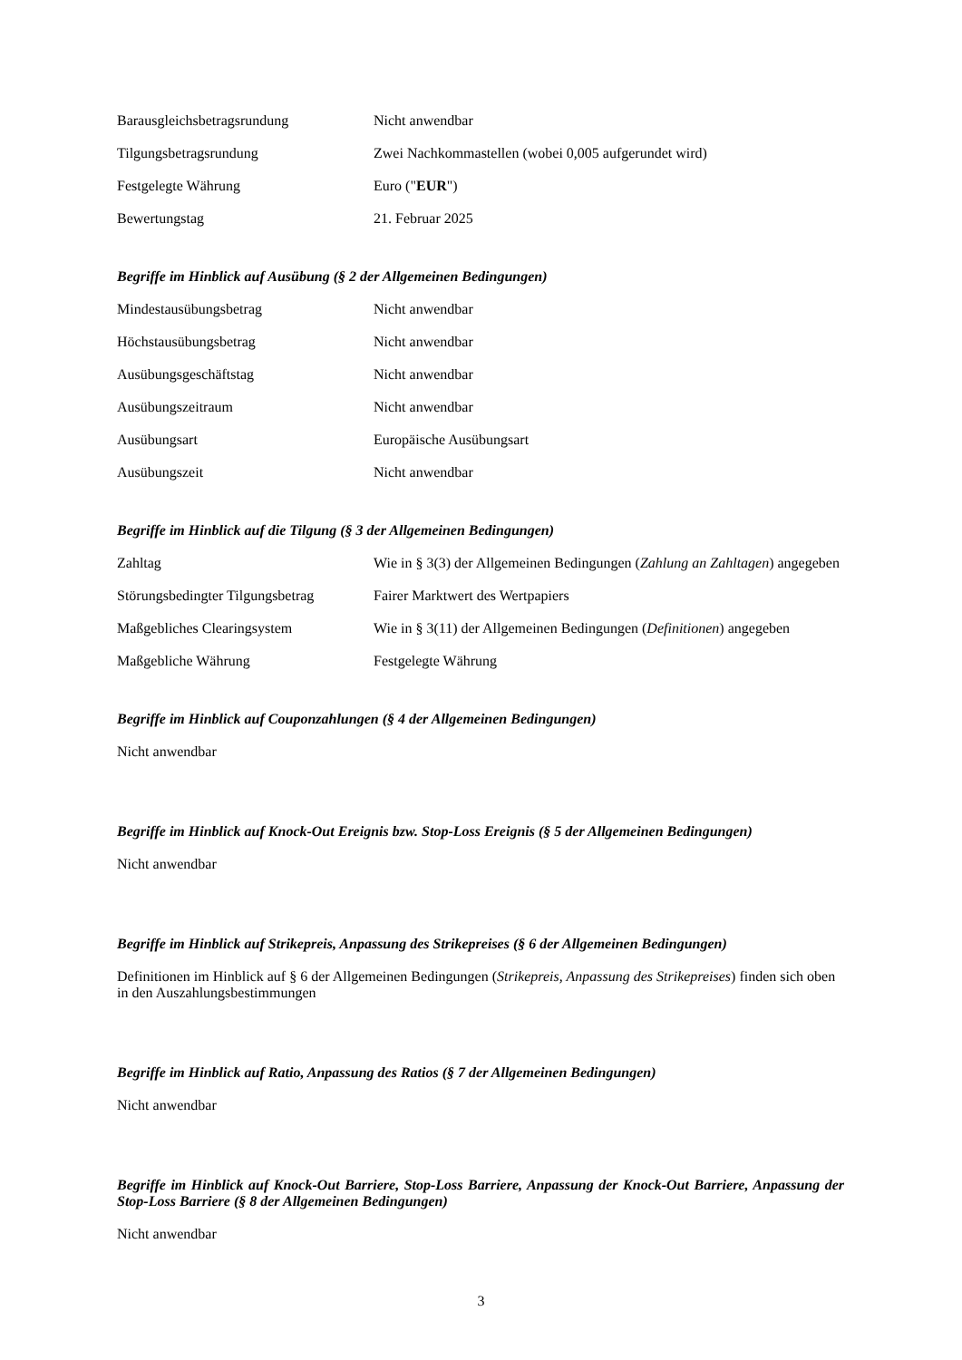| Barausgleichsbetragsrundung | Nicht anwendbar |
| Tilgungsbetragsrundung | Zwei Nachkommastellen (wobei 0,005 aufgerundet wird) |
| Festgelegte Währung | Euro (" EUR ") |
| Bewertungstag | 21. Februar 2025 |
Begriffe im Hinblick auf Ausübung (§ 2 der Allgemeinen Bedingungen)
| Mindestausübungsbetrag | Nicht anwendbar |
| Höchstausübungsbetrag | Nicht anwendbar |
| Ausübungsgeschäftstag | Nicht anwendbar |
| Ausübungszeitraum | Nicht anwendbar |
| Ausübungsart | Europäische Ausübungsart |
| Ausübungszeit | Nicht anwendbar |
Begriffe im Hinblick auf die Tilgung (§ 3 der Allgemeinen Bedingungen)
| Zahltag | Wie in § 3(3) der Allgemeinen Bedingungen ( Zahlung an Zahltagen ) angegeben |
| Störungsbedingter Tilgungsbetrag | Fairer Marktwert des Wertpapiers |
| Maßgebliches Clearingsystem | Wie in § 3(11) der Allgemeinen Bedingungen ( Definitionen ) angegeben |
| Maßgebliche Währung | Festgelegte Währung |
Begriffe im Hinblick auf Couponzahlungen (§ 4 der Allgemeinen Bedingungen)
Nicht anwendbar
Begriffe im Hinblick auf Knock-Out Ereignis bzw. Stop-Loss Ereignis (§ 5 der Allgemeinen Bedingungen)
Nicht anwendbar
Begriffe im Hinblick auf Strikepreis, Anpassung des Strikepreises (§ 6 der Allgemeinen Bedingungen)
Definitionen im Hinblick auf § 6 der Allgemeinen Bedingungen (Strikepreis, Anpassung des Strikepreises) finden sich oben in den Auszahlungsbestimmungen
Begriffe im Hinblick auf Ratio, Anpassung des Ratios (§ 7 der Allgemeinen Bedingungen)
Nicht anwendbar
Begriffe im Hinblick auf Knock-Out Barriere, Stop-Loss Barriere, Anpassung der Knock-Out Barriere, Anpassung der Stop-Loss Barriere (§ 8 der Allgemeinen Bedingungen)
Nicht anwendbar
3